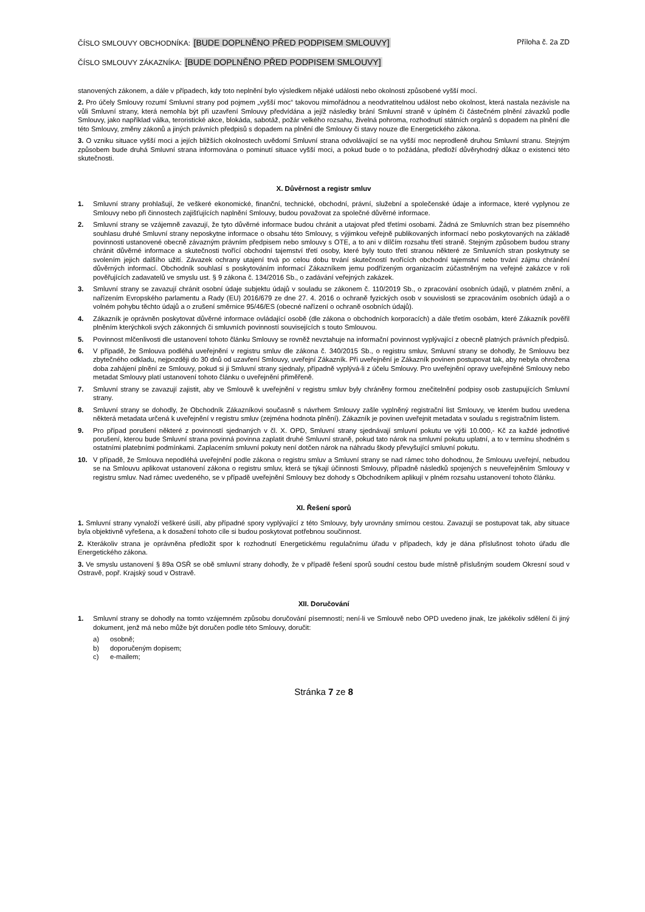ČÍSLO SMLOUVY OBCHODNÍKA: [BUDE DOPLNĚNO PŘED PODPISEM SMLOUVY]
Příloha č. 2a ZD
ČÍSLO SMLOUVY ZÁKAZNÍKA: [BUDE DOPLNĚNO PŘED PODPISEM SMLOUVY]
stanovených zákonem, a dále v případech, kdy toto neplnění bylo výsledkem nějaké události nebo okolnosti způsobené vyšší mocí.
2. Pro účely Smlouvy rozumí Smluvní strany pod pojmem „vyšší moc“ takovou mimořádnou a neodvratitelnou událost nebo okolnost, která nastala nezávisle na vůli Smluvní strany, která nemohla být při uzavření Smlouvy předvídána a jejíž následky brání Smluvní straně v úplném či částečném plnění závazků podle Smlouvy, jako například válka, teroristické akce, blokáda, sabotáž, požár velkého rozsahu, živelná pohroma, rozhodnutí státních orgánů s dopadem na plnění dle této Smlouvy, změny zákonů a jiných právních předpisů s dopadem na plnění dle Smlouvy či stavy nouze dle Energetického zákona.
3. O vzniku situace vyšší moci a jejích bližších okolnostech uvědomí Smluvní strana odvolávající se na vyšší moc neprodleně druhou Smluvní stranu. Stejným způsobem bude druhá Smluvní strana informována o pominutí situace vyšší moci, a pokud bude o to požádána, předloží důvěryhodný důkaz o existenci této skutečnosti.
X. Důvěrnost a registr smluv
1. Smluvní strany prohlašují, že veškeré ekonomické, finanční, technické, obchodní, právní, služební a společenské údaje a informace, které vyplynou ze Smlouvy nebo při činnostech zajišťujících naplnění Smlouvy, budou považovat za společné důvěrné informace.
2. Smluvní strany se vzájemně zavazují, že tyto důvěrné informace budou chránit a utajovat před třetími osobami. Žádná ze Smluvních stran bez písemného souhlasu druhé Smluvní strany neposkytne informace o obsahu této Smlouvy, s výjimkou veřejně publikovaných informací nebo poskytovaných na základě povinnosti ustanovené obecně závazným právním předpisem nebo smlouvy s OTE, a to ani v dílčím rozsahu třetí straně. Stejným způsobem budou strany chránit důvěrné informace a skutečnosti tvořící obchodní tajemství třetí osoby, které byly touto třetí stranou některé ze Smluvních stran poskytnuty se svolením jejich dalšího užití. Závazek ochrany utajení trvá po celou dobu trvání skutečností tvořících obchodní tajemství nebo trvání zájmu chránění důvěrných informací. Obchodník souhlasí s poskytováním informací Zákazníkem jemu podřízeným organizacím zúčastněným na veřejné zakázce v roli pověřujících zadavatelů ve smyslu ust. § 9 zákona č. 134/2016 Sb., o zadávání veřejných zakázek.
3. Smluvní strany se zavazují chránit osobní údaje subjektu údajů v souladu se zákonem č. 110/2019 Sb., o zpracování osobních údajů, v platném znění, a nařízením Evropského parlamentu a Rady (EU) 2016/679 ze dne 27. 4. 2016 o ochraně fyzických osob v souvislosti se zpracováním osobních údajů a o volném pohybu těchto údajů a o zrušení směrnice 95/46/ES (obecné nařízení o ochraně osobních údajů).
4. Zákazník je oprávněn poskytovat důvěrné informace ovládající osobě (dle zákona o obchodních korporacích) a dále třetím osobám, které Zákazník pověřil plněním kterýchkoli svých zákonných či smluvních povinností souvisejících s touto Smlouvou.
5. Povinnost mlčenlivosti dle ustanovení tohoto článku Smlouvy se rovněž nevztahuje na informační povinnost vyplývající z obecně platných právních předpisů.
6. V případě, že Smlouva podléhá uveřejnění v registru smluv dle zákona č. 340/2015 Sb., o registru smluv, Smluvní strany se dohodly, že Smlouvu bez zbytečného odkladu, nejpozději do 30 dnů od uzavření Smlouvy, uveřejní Zákazník. Při uveřejnění je Zákazník povinen postupovat tak, aby nebyla ohrožena doba zahájení plnění ze Smlouvy, pokud si ji Smluvní strany sjednaly, případně vyplývá-li z účelu Smlouvy. Pro uveřejnění opravy uveřejněné Smlouvy nebo metadat Smlouvy platí ustanovení tohoto článku o uveřejnění přiměřeně.
7. Smluvní strany se zavazují zajistit, aby ve Smlouvě k uveřejnění v registru smluv byly chráněny formou znečitelnění podpisy osob zastupujících Smluvní strany.
8. Smluvní strany se dohodly, že Obchodník Zákazníkovi současně s návrhem Smlouvy zašle vyplněný registrační list Smlouvy, ve kterém budou uvedena některá metadata určená k uveřejnění v registru smluv (zejména hodnota plnění). Zákazník je povinen uveřejnit metadata v souladu s registračním listem.
9. Pro případ porušení některé z povinností sjednaných v čl. X. OPD, Smluvní strany sjednávají smluvní pokutu ve výši 10.000,- Kč za každé jednotlivé porušení, kterou bude Smluvní strana povinná povinna zaplatit druhé Smluvní straně, pokud tato nárok na smluvní pokutu uplatní, a to v termínu shodném s ostatními platebními podmínkami. Zaplacením smluvní pokuty není dotčen nárok na náhradu škody převyšující smluvní pokutu.
10. V případě, že Smlouva nepodléhá uveřejnění podle zákona o registru smluv a Smluvní strany se nad rámec toho dohodnou, že Smlouvu uveřejní, nebudou se na Smlouvu aplikovat ustanovení zákona o registru smluv, která se týkají účinnosti Smlouvy, případně následků spojených s neuveřejněním Smlouvy v registru smluv. Nad rámec uvedeného, se v případě uveřejnění Smlouvy bez dohody s Obchodníkem aplikují v plném rozsahu ustanovení tohoto článku.
XI. Řešení sporů
1. Smluvní strany vynaloží veškeré úsilí, aby případné spory vyplývající z této Smlouvy, byly urovnány smírnou cestou. Zavazují se postupovat tak, aby situace byla objektivně vyřešena, a k dosažení tohoto cíle si budou poskytovat potřebnou součinnost.
2. Kterákoliv strana je oprávněna předložit spor k rozhodnutí Energetickému regulačnímu úřadu v případech, kdy je dána příslušnost tohoto úřadu dle Energetického zákona.
3. Ve smyslu ustanovení § 89a OSŘ se obě smluvní strany dohodly, že v případě řešení sporů soudní cestou bude místně příslušným soudem Okresní soud v Ostravě, popř. Krajský soud v Ostravě.
XII. Doručování
1. Smluvní strany se dohodly na tomto vzájemném způsobu doručování písemností; není-li ve Smlouvě nebo OPD uvedeno jinak, lze jakékoliv sdělení či jiný dokument, jenž má nebo může být doručen podle této Smlouvy, doručit:
a) osobně;
b) doporučeným dopisem;
c) e-mailem;
Stránka 7 ze 8